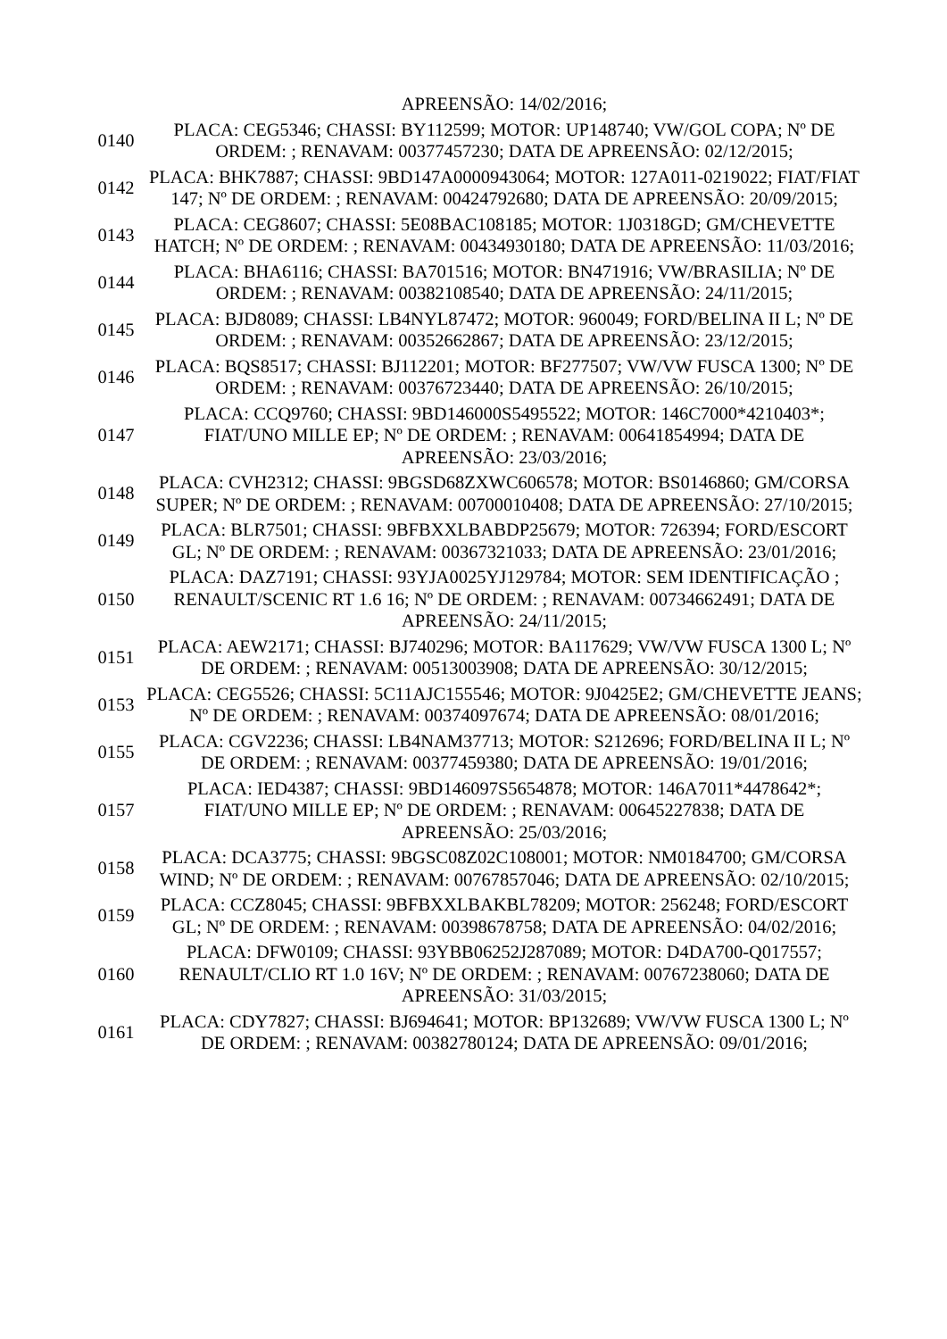| | APREENSÃO: 14/02/2016; |
| 0140 | PLACA: CEG5346; CHASSI: BY112599; MOTOR: UP148740; VW/GOL COPA; Nº DE ORDEM: ; RENAVAM: 00377457230; DATA DE APREENSÃO: 02/12/2015; |
| 0142 | PLACA: BHK7887; CHASSI: 9BD147A0000943064; MOTOR: 127A011-0219022; FIAT/FIAT 147; Nº DE ORDEM: ; RENAVAM: 00424792680; DATA DE APREENSÃO: 20/09/2015; |
| 0143 | PLACA: CEG8607; CHASSI: 5E08BAC108185; MOTOR: 1J0318GD; GM/CHEVETTE HATCH; Nº DE ORDEM: ; RENAVAM: 00434930180; DATA DE APREENSÃO: 11/03/2016; |
| 0144 | PLACA: BHA6116; CHASSI: BA701516; MOTOR: BN471916; VW/BRASILIA; Nº DE ORDEM: ; RENAVAM: 00382108540; DATA DE APREENSÃO: 24/11/2015; |
| 0145 | PLACA: BJD8089; CHASSI: LB4NYL87472; MOTOR: 960049; FORD/BELINA II L; Nº DE ORDEM: ; RENAVAM: 00352662867; DATA DE APREENSÃO: 23/12/2015; |
| 0146 | PLACA: BQS8517; CHASSI: BJ112201; MOTOR: BF277507; VW/VW FUSCA 1300; Nº DE ORDEM: ; RENAVAM: 00376723440; DATA DE APREENSÃO: 26/10/2015; |
| 0147 | PLACA: CCQ9760; CHASSI: 9BD146000S5495522; MOTOR: 146C7000*4210403*; FIAT/UNO MILLE EP; Nº DE ORDEM: ; RENAVAM: 00641854994; DATA DE APREENSÃO: 23/03/2016; |
| 0148 | PLACA: CVH2312; CHASSI: 9BGSD68ZXWC606578; MOTOR: BS0146860; GM/CORSA SUPER; Nº DE ORDEM: ; RENAVAM: 00700010408; DATA DE APREENSÃO: 27/10/2015; |
| 0149 | PLACA: BLR7501; CHASSI: 9BFBXXLBABDP25679; MOTOR: 726394; FORD/ESCORT GL; Nº DE ORDEM: ; RENAVAM: 00367321033; DATA DE APREENSÃO: 23/01/2016; |
| 0150 | PLACA: DAZ7191; CHASSI: 93YJA0025YJ129784; MOTOR: SEM IDENTIFICAÇÃO ; RENAULT/SCENIC RT 1.6 16; Nº DE ORDEM: ; RENAVAM: 00734662491; DATA DE APREENSÃO: 24/11/2015; |
| 0151 | PLACA: AEW2171; CHASSI: BJ740296; MOTOR: BA117629; VW/VW FUSCA 1300 L; Nº DE ORDEM: ; RENAVAM: 00513003908; DATA DE APREENSÃO: 30/12/2015; |
| 0153 | PLACA: CEG5526; CHASSI: 5C11AJC155546; MOTOR: 9J0425E2; GM/CHEVETTE JEANS; Nº DE ORDEM: ; RENAVAM: 00374097674; DATA DE APREENSÃO: 08/01/2016; |
| 0155 | PLACA: CGV2236; CHASSI: LB4NAM37713; MOTOR: S212696; FORD/BELINA II L; Nº DE ORDEM: ; RENAVAM: 00377459380; DATA DE APREENSÃO: 19/01/2016; |
| 0157 | PLACA: IED4387; CHASSI: 9BD146097S5654878; MOTOR: 146A7011*4478642*; FIAT/UNO MILLE EP; Nº DE ORDEM: ; RENAVAM: 00645227838; DATA DE APREENSÃO: 25/03/2016; |
| 0158 | PLACA: DCA3775; CHASSI: 9BGSC08Z02C108001; MOTOR: NM0184700; GM/CORSA WIND; Nº DE ORDEM: ; RENAVAM: 00767857046; DATA DE APREENSÃO: 02/10/2015; |
| 0159 | PLACA: CCZ8045; CHASSI: 9BFBXXLBAKBL78209; MOTOR: 256248; FORD/ESCORT GL; Nº DE ORDEM: ; RENAVAM: 00398678758; DATA DE APREENSÃO: 04/02/2016; |
| 0160 | PLACA: DFW0109; CHASSI: 93YBB06252J287089; MOTOR: D4DA700-Q017557; RENAULT/CLIO RT 1.0 16V; Nº DE ORDEM: ; RENAVAM: 00767238060; DATA DE APREENSÃO: 31/03/2015; |
| 0161 | PLACA: CDY7827; CHASSI: BJ694641; MOTOR: BP132689; VW/VW FUSCA 1300 L; Nº DE ORDEM: ; RENAVAM: 00382780124; DATA DE APREENSÃO: 09/01/2016; |